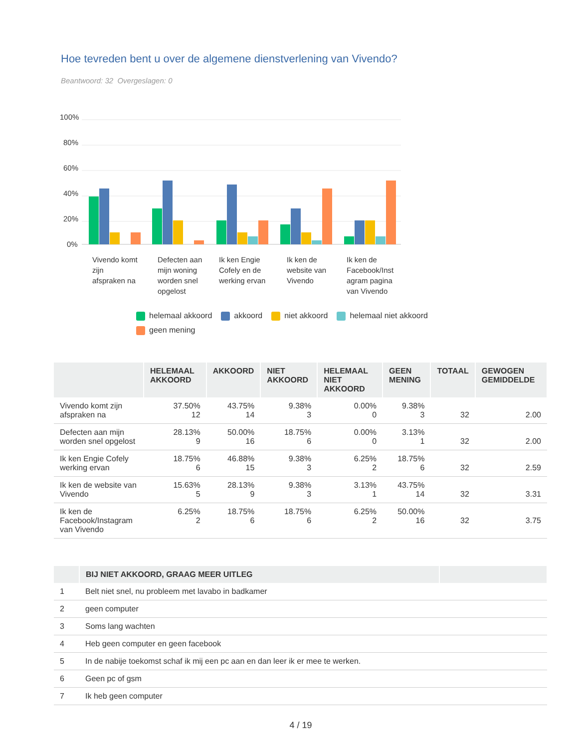Hoe tevreden bent u over de algemene dienstverlening van Vivendo?
Beantwoord: 32 Overgeslagen: 0
100%
80%
60%
40%
20%
0%
Vivendo komt
zijn
afspraken na
Defecten aan
mijn woning
worden snel
opgelost
Ik ken Engie
Cofely en de
werking ervan
Ik ken de
website van
Vivendo
Ik ken de
Facebook/Inst
agram pagina
van Vivendo
helemaal akkoord akkoord niet akkoord helemaal niet akkoord geen mening
| | HELEMAAL AKKOORD | AKKOORD | NIET AKKOORD | HELEMAAL NIET AKKOORD | GEEN MENING | TOTAAL | GEWOGEN GEMIDDELDE |
| --- | --- | --- | --- | --- | --- | --- | --- |
| Vivendo komt zijn afspraken na | 37.50% 12 | 43.75% 14 | 9.38% 3 | 0.00% 0 | 9.38% 3 | 32 | 2.00 |
| Defecten aan mijn worden snel opgelost | 28.13% 9 | 50.00% 16 | 18.75% 6 | 0.00% 0 | 3.13% 1 | 32 | 2.00 |
| Ik ken Engie Cofely werking ervan | 18.75% 6 | 46.88% 15 | 9.38% 3 | 6.25% 2 | 18.75% 6 | 32 | 2.59 |
| Ik ken de website van Vivendo | 15.63% 5 | 28.13% 9 | 9.38% 3 | 3.13% 1 | 43.75% 14 | 32 | 3.31 |
| Ik ken de Facebook/Instagram van Vivendo | 6.25% 2 | 18.75% 6 | 18.75% 6 | 6.25% 2 | 50.00% 16 | 32 | 3.75 |
| | BIJ NIET AKKOORD, GRAAG MEER UITLEG | |
| --- | --- | --- |
| 1 | Belt niet snel, nu probleem met lavabo in badkamer | |
| 2 | geen computer | |
| 3 | Soms lang wachten | |
| 4 | Heb geen computer en geen facebook | |
| 5 | In de nabije toekomst schaf ik mij een pc aan en dan leer ik er mee te werken. | |
| 6 | Geen pc of gsm | |
| 7 | Ik heb geen computer | |
4 / 19